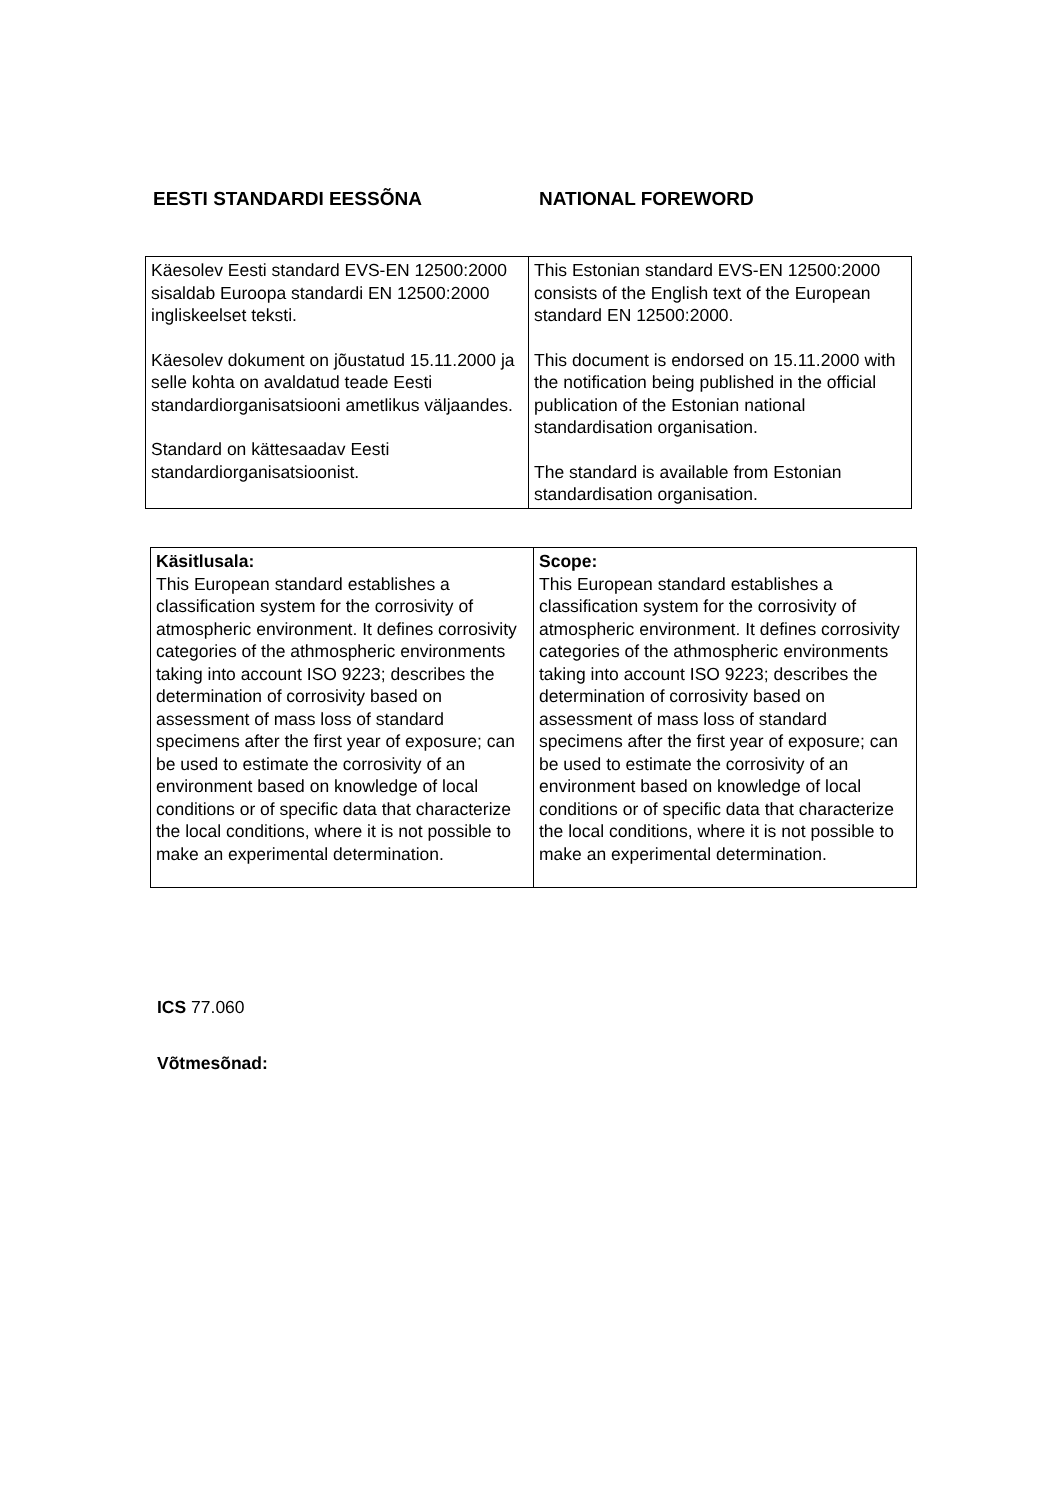EESTI STANDARDI EESSÕNA NATIONAL FOREWORD
| Käesolev Eesti standard EVS-EN 12500:2000 sisaldab Euroopa standardi EN 12500:2000 ingliskeelset teksti. Käesolev dokument on jõustatud 15.11.2000 ja selle kohta on avaldatud teade Eesti standardiorganisatsiooni ametlikus väljaandes. Standard on kättesaadav Eesti standardiorganisatsioonist. | This Estonian standard EVS-EN 12500:2000 consists of the English text of the European standard EN 12500:2000. This document is endorsed on 15.11.2000 with the notification being published in the official publication of the Estonian national standardisation organisation. The standard is available from Estonian standardisation organisation. |
| Käsitlusala: This European standard establishes a classification system for the corrosivity of atmospheric environment. It defines corrosivity categories of the athmospheric environments taking into account ISO 9223; describes the determination of corrosivity based on assessment of mass loss of standard specimens after the first year of exposure; can be used to estimate the corrosivity of an environment based on knowledge of local conditions or of specific data that characterize the local conditions, where it is not possible to make an experimental determination. | Scope: This European standard establishes a classification system for the corrosivity of atmospheric environment. It defines corrosivity categories of the athmospheric environments taking into account ISO 9223; describes the determination of corrosivity based on assessment of mass loss of standard specimens after the first year of exposure; can be used to estimate the corrosivity of an environment based on knowledge of local conditions or of specific data that characterize the local conditions, where it is not possible to make an experimental determination. |
ICS 77.060
Võtmesõnad: